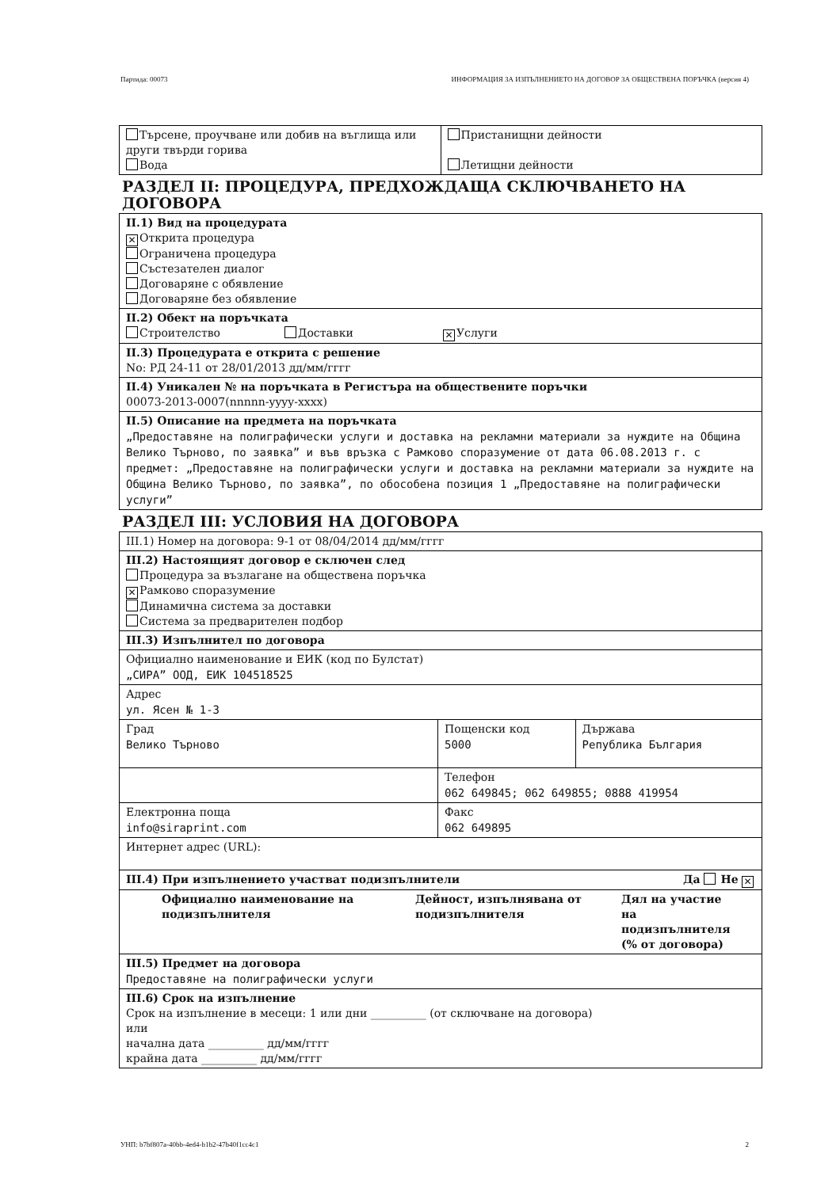Партида: 00073 ИНФОРМАЦИЯ ЗА ИЗПЪЛНЕНИЕТО НА ДОГОВОР ЗА ОБЩЕСТВЕНА ПОРЪЧКА (версия 4)
| Търсене, проучване или добив на въглища или други твърди горива Вода | Пристанищни дейности Летищни дейности |
РАЗДЕЛ II: ПРОЦЕДУРА, ПРЕДХОЖДАЩА СКЛЮЧВАНЕТО НА ДОГОВОРА
| II.1) Вид на процедурата ✕ Открита процедура Ограничена процедура Състезателен диалог Договаряне с обявление Договаряне без обявление |
| II.2) Обект на поръчката Строителство Доставки ✕ Услуги |
| II.3) Процедурата е открита с решение No: РД 24-11 от 28/01/2013 дд/мм/гггг |
| II.4) Уникален № на поръчката в Регистъра на обществените поръчки 00073-2013-0007(nnnnn-yyyy-xxxx) |
| II.5) Описание на предмета на поръчката „Предоставяне на полиграфически услуги и доставка на рекламни материали за нуждите на Община Велико Търново, по заявка” и във връзка с Рамково споразумение от дата 06.08.2013 г. с предмет: „Предоставяне на полиграфически услуги и доставка на рекламни материали за нуждите на Община Велико Търново, по заявка”, по обособена позиция 1 „Предоставяне на полиграфически услуги” |
РАЗДЕЛ III: УСЛОВИЯ НА ДОГОВОРА
| III.1) Номер на договора: 9-1 от 08/04/2014 дд/мм/гггг | | |
| III.2) Настоящият договор е сключен след Процедура за възлагане на обществена поръчка ✕ Рамково споразумение Динамична система за доставки Система за предварителен подбор | | |
| III.3) Изпълнител по договора | | |
| Официално наименование и ЕИК (код по Булстат) „СИРА” ООД, ЕИК 104518525 | | |
| Адрес ул. Ясен № 1-3 | | |
| Град Велико Търново | Пощенски код 5000 | Държава Република България |
| | Телефон 062 649845; 062 649855; 0888 419954 | |
| Електронна поща info@siraprint.com | Факс 062 649895 | |
| Интернет адрес (URL): | | |
| III.4) При изпълнението участват подизпълнители Да Не ✕ | | |
| Официално наименование на подизпълнителя Дейност, изпълнявана от подизпълнителя Дял на участие на подизпълнителя (% от договора) | | |
| III.5) Предмет на договора Предоставяне на полиграфически услуги | | |
| III.6) Срок на изпълнение Срок на изпълнение в месеци: 1 или дни __________ (от сключване на договора) или начална дата __________ дд/мм/гггг крайна дата __________ дд/мм/гггг | | |
УНП: b7bf807a-40bb-4ed4-b1b2-47b40f1cc4c1 2